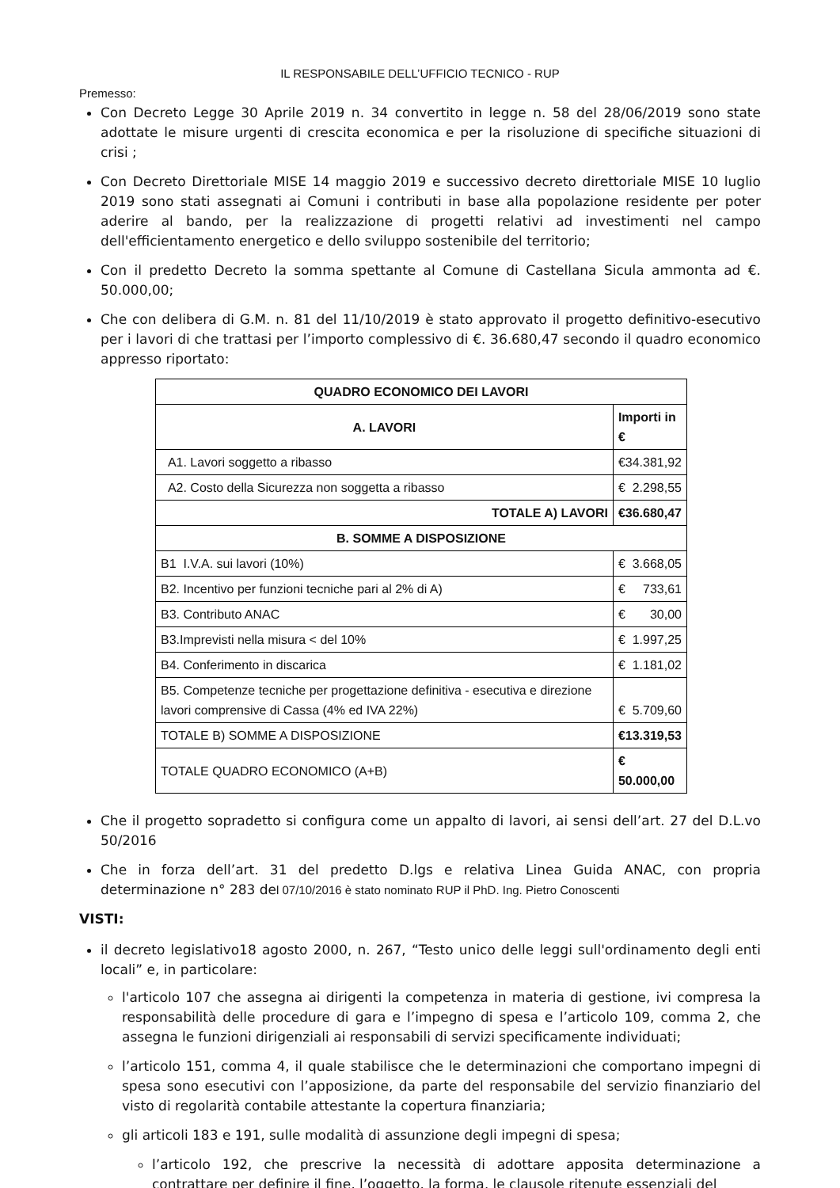IL RESPONSABILE DELL’UFFICIO TECNICO - RUP
Premesso:
Con Decreto Legge 30 Aprile 2019 n. 34 convertito in legge n. 58 del 28/06/2019 sono state adottate le misure urgenti di crescita economica e per la risoluzione di specifiche situazioni di crisi ;
Con Decreto Direttoriale MISE 14 maggio 2019 e successivo decreto direttoriale MISE 10 luglio 2019 sono stati assegnati ai Comuni i contributi in base alla popolazione residente per poter aderire al bando, per la realizzazione di progetti relativi ad investimenti nel campo dell'efficientamento energetico e dello sviluppo sostenibile del territorio;
Con il predetto Decreto la somma spettante al Comune di Castellana Sicula ammonta ad €. 50.000,00;
Che con delibera di G.M. n. 81 del 11/10/2019 è stato approvato il progetto definitivo-esecutivo per i lavori di che trattasi per l’importo complessivo di €. 36.680,47 secondo il quadro economico appresso riportato:
| QUADRO ECONOMICO DEI LAVORI | |
| --- | --- |
| A. LAVORI | Importi in € |
| A1. Lavori soggetto a ribasso | € 34.381,92 |
| A2. Costo della Sicurezza non soggetta a ribasso | € 2.298,55 |
| TOTALE A) LAVORI | € 36.680,47 |
| B. SOMME A DISPOSIZIONE | |
| B1 I.V.A. sui lavori (10%) | € 3.668,05 |
| B2. Incentivo per funzioni tecniche pari al 2% di A) | € 733,61 |
| B3. Contributo ANAC | € 30,00 |
| B3.Imprevisti nella misura < del 10% | € 1.997,25 |
| B4. Conferimento in discarica | € 1.181,02 |
| B5. Competenze tecniche per progettazione definitiva - esecutiva e direzione lavori comprensive di Cassa (4% ed IVA 22%) | € 5.709,60 |
| TOTALE B) SOMME A DISPOSIZIONE | € 13.319,53 |
| TOTALE QUADRO ECONOMICO (A+B) | € 50.000,00 |
Che il progetto sopradetto si configura come un appalto di lavori, ai sensi dell’art. 27 del D.L.vo 50/2016
Che in forza dell’art. 31 del predetto D.lgs e relativa Linea Guida ANAC, con propria determinazione n° 283 del 07/10/2016 è stato nominato RUP il PhD. Ing. Pietro Conoscenti
VISTI:
il decreto legislativo18 agosto 2000, n. 267, “Testo unico delle leggi sull'ordinamento degli enti locali” e, in particolare:
l'articolo 107 che assegna ai dirigenti la competenza in materia di gestione, ivi compresa la responsabilità delle procedure di gara e l’impegno di spesa e l’articolo 109, comma 2, che assegna le funzioni dirigenziali ai responsabili di servizi specificamente individuati;
l’articolo 151, comma 4, il quale stabilisce che le determinazioni che comportano impegni di spesa sono esecutivi con l’apposizione, da parte del responsabile del servizio finanziario del visto di regolarità contabile attestante la copertura finanziaria;
gli articoli 183 e 191, sulle modalità di assunzione degli impegni di spesa;
l’articolo 192, che prescrive la necessità di adottare apposita determinazione a contrattare per definire il fine, l’oggetto, la forma, le clausole ritenute essenziali del